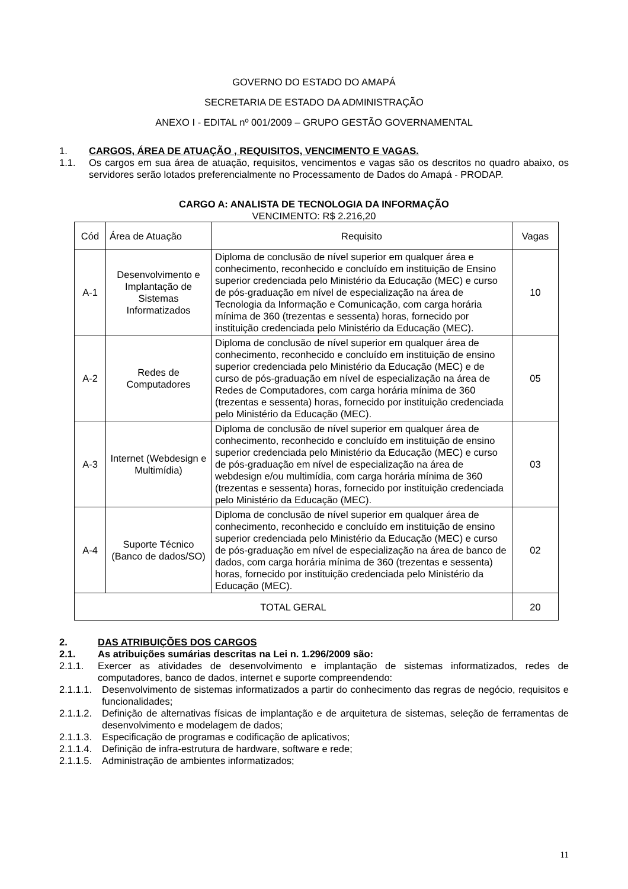GOVERNO DO ESTADO DO AMAPÁ
SECRETARIA DE ESTADO DA ADMINISTRAÇÃO
ANEXO I - EDITAL nº 001/2009 – GRUPO GESTÃO GOVERNAMENTAL
1. CARGOS, ÁREA DE ATUAÇÃO , REQUISITOS, VENCIMENTO E VAGAS.
1.1. Os cargos em sua área de atuação, requisitos, vencimentos e vagas são os descritos no quadro abaixo, os servidores serão lotados preferencialmente no Processamento de Dados do Amapá - PRODAP.
CARGO A: ANALISTA DE TECNOLOGIA DA INFORMAÇÃO
VENCIMENTO: R$ 2.216,20
| Cód | Área de Atuação | Requisito | Vagas |
| A-1 | Desenvolvimento e Implantação de Sistemas Informatizados | Diploma de conclusão de nível superior em qualquer área e conhecimento, reconhecido e concluído em instituição de Ensino superior credenciada pelo Ministério da Educação (MEC) e curso de pós-graduação em nível de especialização na área de Tecnologia da Informação e Comunicação, com carga horária mínima de 360 (trezentas e sessenta) horas, fornecido por instituição credenciada pelo Ministério da Educação (MEC). | 10 |
| A-2 | Redes de Computadores | Diploma de conclusão de nível superior em qualquer área de conhecimento, reconhecido e concluído em instituição de ensino superior credenciada pelo Ministério da Educação (MEC) e de curso de pós-graduação em nível de especialização na área de Redes de Computadores, com carga horária mínima de 360 (trezentas e sessenta) horas, fornecido por instituição credenciada pelo Ministério da Educação (MEC). | 05 |
| A-3 | Internet (Webdesign e Multimídia) | Diploma de conclusão de nível superior em qualquer área de conhecimento, reconhecido e concluído em instituição de ensino superior credenciada pelo Ministério da Educação (MEC) e curso de pós-graduação em nível de especialização na área de webdesign e/ou multimídia, com carga horária mínima de 360 (trezentas e sessenta) horas, fornecido por instituição credenciada pelo Ministério da Educação (MEC). | 03 |
| A-4 | Suporte Técnico (Banco de dados/SO) | Diploma de conclusão de nível superior em qualquer área de conhecimento, reconhecido e concluído em instituição de ensino superior credenciada pelo Ministério da Educação (MEC) e curso de pós-graduação em nível de especialização na área de banco de dados, com carga horária mínima de 360 (trezentas e sessenta) horas, fornecido por instituição credenciada pelo Ministério da Educação (MEC). | 02 |
| TOTAL GERAL | | | 20 |
2. DAS ATRIBUIÇÕES DOS CARGOS
2.1. As atribuições sumárias descritas na Lei n. 1.296/2009 são:
2.1.1. Exercer as atividades de desenvolvimento e implantação de sistemas informatizados, redes de computadores, banco de dados, internet e suporte compreendendo:
2.1.1.1. Desenvolvimento de sistemas informatizados a partir do conhecimento das regras de negócio, requisitos e funcionalidades;
2.1.1.2. Definição de alternativas físicas de implantação e de arquitetura de sistemas, seleção de ferramentas de desenvolvimento e modelagem de dados;
2.1.1.3. Especificação de programas e codificação de aplicativos;
2.1.1.4. Definição de infra-estrutura de hardware, software e rede;
2.1.1.5. Administração de ambientes informatizados;
11